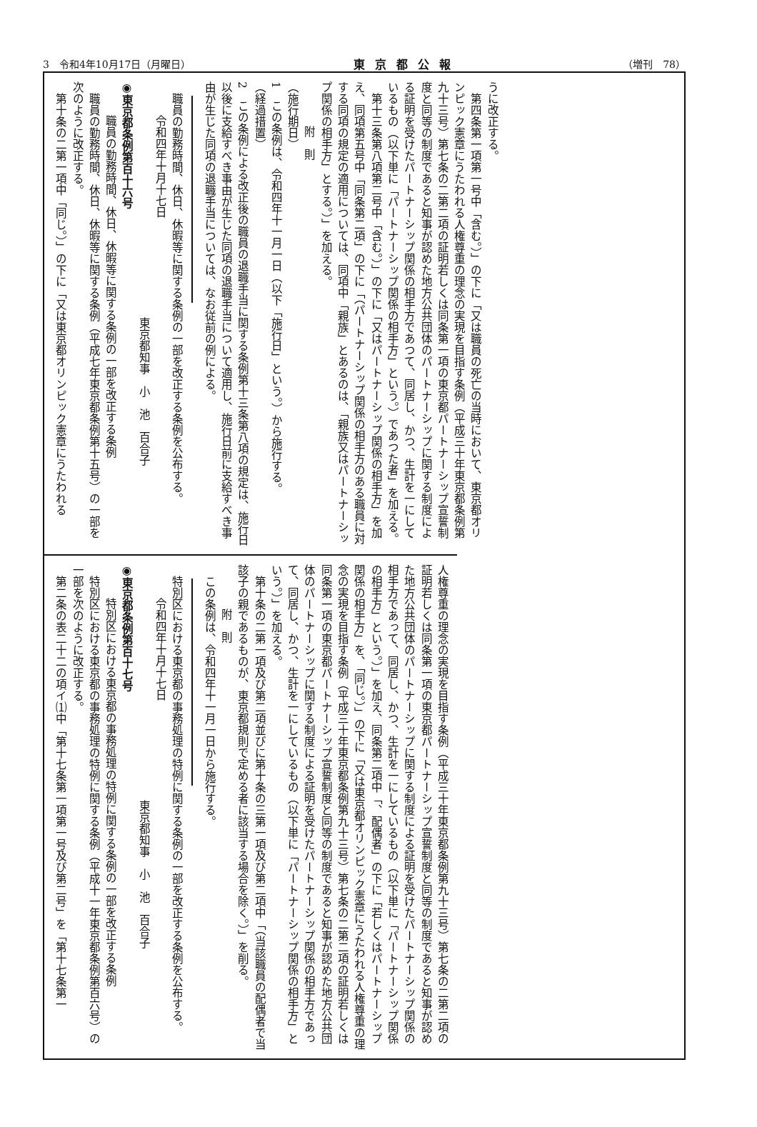3　令和4年10月17日（月曜日） 東京都公報 （増刊　78）
うに改正する。
第四条第一項第一号中「含む。）」の下に「又は職員の死亡の当時において、東京都オリンピック憲章にうたわれる人権尊重の理念の実現を目指す条例（平成三十年東京都条例第九十三号）第七条の二第二項の証明若しくは同条第一項の東京都パートナーシップ宣誓制度と同等の制度であると知事が認めた地方公共団体のパートナーシップに関する制度による証明を受けたパートナーシップ関係の相手方であつて、同居し、かつ、生計を一にしているもの（以下単に「パートナーシップ関係の相手方」という。）であつた者」を加える。
第十三条第八項第二号中「含む。）」の下に「又はパートナーシップ関係の相手方」を加え、同項第五号中「同条第二項」の下に「（パートナーシップ関係の相手方のある職員に対する同項の規定の適用については、同項中「親族」とあるのは、「親族又はパートナーシップ関係の相手方」とする。）」を加える。
附　則
（施行期日）
1　この条例は、令和四年十一月一日（以下「施行日」という。）から施行する。
（経過措置）
2　この条例による改正後の職員の退職手当に関する条例第十三条第八項の規定は、施行日以後に支給すべき事由が生じた同項の退職手当について適用し、施行日前に支給すべき事由が生じた同項の退職手当については、なお従前の例による。
職員の勤務時間、休日、休暇等に関する条例の一部を改正する条例を公布する。
令和四年十月十七日
東京都知事　小　池　百合子
◉東京都条例第百十六号
職員の勤務時間、休日、休暇等に関する条例の一部を改正する条例
職員の勤務時間、休日、休暇等に関する条例（平成七年東京都条例第十五号）の一部を次のように改正する。
第十条の二第一項中「同じ。）」の下に「又は東京都オリンピック憲章にうたわれる
人権尊重の理念の実現を目指す条例（平成三十年東京都条例第九十三号）第七条の二第二項の証明若しくは同条第一項の東京都パートナーシップ宣誓制度と同等の制度であると知事が認めた地方公共団体のパートナーシップに関する制度による証明を受けたパートナーシップ関係の相手方であって、同居し、かつ、生計を一にしているもの（以下単に「パートナーシップ関係の相手方」という。）」を加え、同条第二項中「、配偶者」の下に「若しくはパートナーシップ関係の相手方」を、「同じ。）」の下に「又は東京都オリンピック憲章にうたわれる人権尊重の理念の実現を目指す条例（平成三十年東京都条例第九十三号）第七条の二第二項の証明若しくは同条第一項の東京都パートナーシップ宣誓制度と同等の制度であると知事が認めた地方公共団体のパートナーシップに関する制度による証明を受けたパートナーシップ関係の相手方であって、同居し、かつ、生計を一にしているもの（以下単に「パートナーシップ関係の相手方」という。）」を加える。
第十条の二第一項及び第二項並びに第十条の三第一項及び第二項中「（当該職員の配偶者で当該子の親であるものが、東京都規則で定める者に該当する場合を除く。）」を削る。
附　則
この条例は、令和四年十一月一日から施行する。
特別区における東京都の事務処理の特例に関する条例の一部を改正する条例を公布する。
令和四年十月十七日
東京都知事　小　池　百合子
◉東京都条例第百十七号
特別区における東京都の事務処理の特例に関する条例の一部を改正する条例
特別区における東京都の事務処理の特例に関する条例（平成十一年東京都条例第百六号）の一部を次のように改正する。
第二条の表二十二の項イ⑴中「第十七条第一項第一号及び第二号」を「第十七条第一